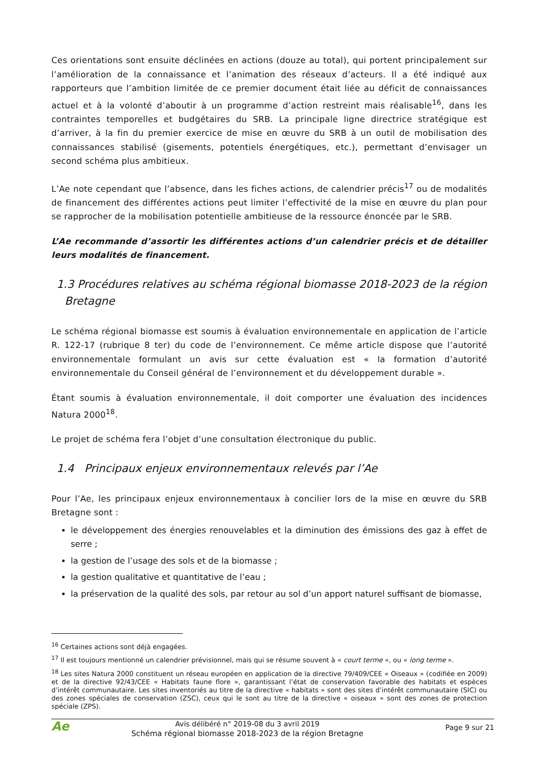Ces orientations sont ensuite déclinées en actions (douze au total), qui portent principalement sur l’amélioration de la connaissance et l’animation des réseaux d’acteurs. Il a été indiqué aux rapporteurs que l’ambition limitée de ce premier document était liée au déficit de connaissances actuel et à la volonté d’aboutir à un programme d’action restreint mais réalisable<sup>16</sup>, dans les contraintes temporelles et budgétaires du SRB. La principale ligne directrice stratégique est d’arriver, à la fin du premier exercice de mise en œuvre du SRB à un outil de mobilisation des connaissances stabilisé (gisements, potentiels énergétiques, etc.), permettant d’envisager un second schéma plus ambitieux.
L’Ae note cependant que l’absence, dans les fiches actions, de calendrier précis<sup>17</sup> ou de modalités de financement des différentes actions peut limiter l’effectivité de la mise en œuvre du plan pour se rapprocher de la mobilisation potentielle ambitieuse de la ressource énoncée par le SRB.
L’Ae recommande d’assortir les différentes actions d’un calendrier précis et de détailler leurs modalités de financement.
1.3 Procédures relatives au schéma régional biomasse 2018-2023 de la région Bretagne
Le schéma régional biomasse est soumis à évaluation environnementale en application de l’article R. 122-17 (rubrique 8 ter) du code de l’environnement. Ce même article dispose que l’autorité environnementale formulant un avis sur cette évaluation est « la formation d’autorité environnementale du Conseil général de l’environnement et du développement durable ».
Étant soumis à évaluation environnementale, il doit comporter une évaluation des incidences Natura 2000<sup>18</sup>.
Le projet de schéma fera l’objet d’une consultation électronique du public.
1.4 Principaux enjeux environnementaux relevés par l’Ae
Pour l’Ae, les principaux enjeux environnementaux à concilier lors de la mise en œuvre du SRB Bretagne sont :
le développement des énergies renouvelables et la diminution des émissions des gaz à effet de serre ;
la gestion de l’usage des sols et de la biomasse ;
la gestion qualitative et quantitative de l’eau ;
la préservation de la qualité des sols, par retour au sol d’un apport naturel suffisant de biomasse,
<sup>16</sup> Certaines actions sont déjà engagées.
<sup>17</sup> Il est toujours mentionné un calendrier prévisionnel, mais qui se résume souvent à « court terme », ou « long terme ».
<sup>18</sup> Les sites Natura 2000 constituent un réseau européen en application de la directive 79/409/CEE « Oiseaux » (codifiée en 2009) et de la directive 92/43/CEE « Habitats faune flore », garantissant l’état de conservation favorable des habitats et espèces d’intérêt communautaire. Les sites inventoriés au titre de la directive « habitats » sont des sites d’intérêt communautaire (SIC) ou des zones spéciales de conservation (ZSC), ceux qui le sont au titre de la directive « oiseaux » sont des zones de protection spéciale (ZPS).
Ae
Avis délibéré n° 2019-08 du 3 avril 2019
Schéma régional biomasse 2018-2023 de la région Bretagne
Page 9 sur 21